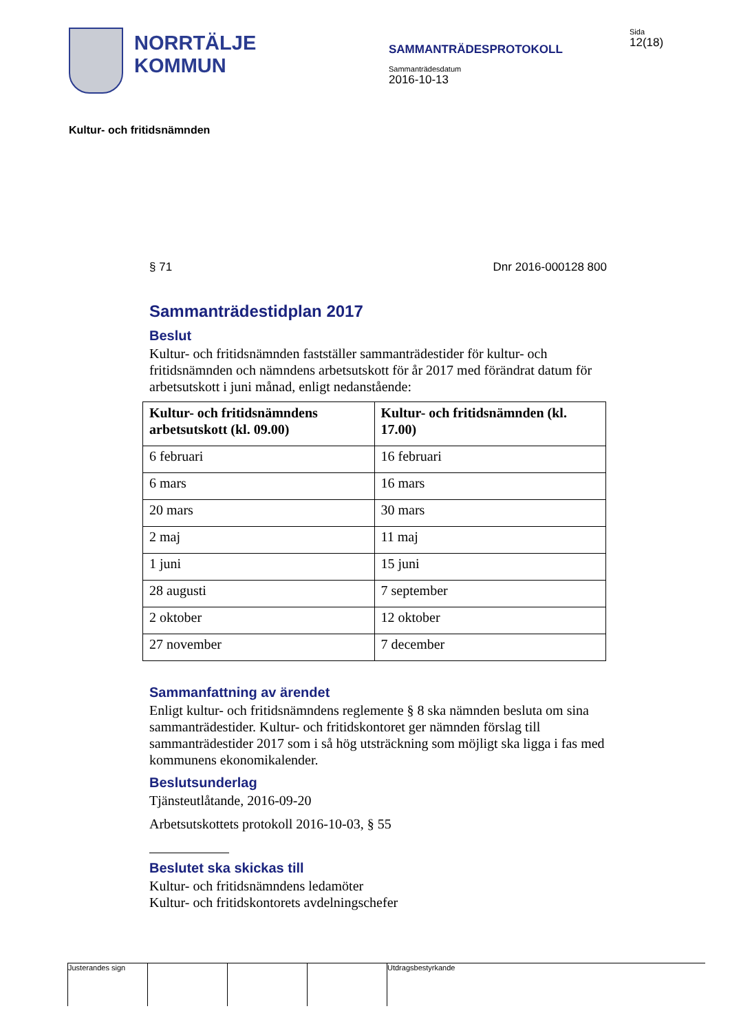NORRTÄLJE
KOMMUN
SAMMANTRÄDESPROTOKOLL
Sammanträdesdatum
2016-10-13
Sida
12(18)
Kultur- och fritidsnämnden
§ 71 Dnr 2016-000128 800
Sammanträdestidplan 2017
Beslut
Kultur- och fritidsnämnden fastställer sammanträdestider för kultur- och fritidsnämnden och nämndens arbetsutskott för år 2017 med förändrat datum för arbetsutskott i juni månad, enligt nedanstående:
| Kultur- och fritidsnämndens arbetsutskott (kl. 09.00) | Kultur- och fritidsnämnden (kl. 17.00) |
| --- | --- |
| 6 februari | 16 februari |
| 6 mars | 16 mars |
| 20 mars | 30 mars |
| 2 maj | 11 maj |
| 1 juni | 15 juni |
| 28 augusti | 7 september |
| 2 oktober | 12 oktober |
| 27 november | 7 december |
Sammanfattning av ärendet
Enligt kultur- och fritidsnämndens reglemente § 8 ska nämnden besluta om sina sammanträdestider. Kultur- och fritidskontoret ger nämnden förslag till sammanträdestider 2017 som i så hög utsträckning som möjligt ska ligga i fas med kommunens ekonomikalender.
Beslutsunderlag
Tjänsteutlåtande, 2016-09-20
Arbetsutskottets protokoll 2016-10-03, § 55
Beslutet ska skickas till
Kultur- och fritidsnämndens ledamöter
Kultur- och fritidskontorets avdelningschefer
Justerandes sign Utdragsbestyrkande